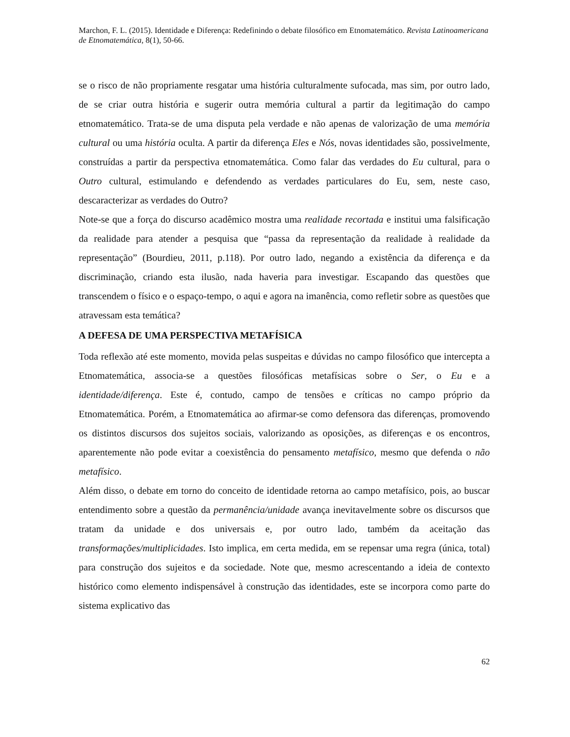Marchon, F. L. (2015). Identidade e Diferença: Redefinindo o debate filosófico em Etnomatemático. Revista Latinoamericana de Etnomatemática, 8(1), 50-66.
se o risco de não propriamente resgatar uma história culturalmente sufocada, mas sim, por outro lado, de se criar outra história e sugerir outra memória cultural a partir da legitimação do campo etnomatemático. Trata-se de uma disputa pela verdade e não apenas de valorização de uma memória cultural ou uma história oculta. A partir da diferença Eles e Nós, novas identidades são, possivelmente, construídas a partir da perspectiva etnomatemática. Como falar das verdades do Eu cultural, para o Outro cultural, estimulando e defendendo as verdades particulares do Eu, sem, neste caso, descaracterizar as verdades do Outro?
Note-se que a força do discurso acadêmico mostra uma realidade recortada e institui uma falsificação da realidade para atender a pesquisa que “passa da representação da realidade à realidade da representação” (Bourdieu, 2011, p.118). Por outro lado, negando a existência da diferença e da discriminação, criando esta ilusão, nada haveria para investigar. Escapando das questões que transcendem o físico e o espaço-tempo, o aqui e agora na imanência, como refletir sobre as questões que atravessam esta temática?
A DEFESA DE UMA PERSPECTIVA METAFÍSICA
Toda reflexão até este momento, movida pelas suspeitas e dúvidas no campo filosófico que intercepta a Etnomatemática, associa-se a questões filosóficas metafísicas sobre o Ser, o Eu e a identidade/diferença. Este é, contudo, campo de tensões e críticas no campo próprio da Etnomatemática. Porém, a Etnomatemática ao afirmar-se como defensora das diferenças, promovendo os distintos discursos dos sujeitos sociais, valorizando as oposições, as diferenças e os encontros, aparentemente não pode evitar a coexistência do pensamento metafísico, mesmo que defenda o não metafísico.
Além disso, o debate em torno do conceito de identidade retorna ao campo metafísico, pois, ao buscar entendimento sobre a questão da permanência/unidade avança inevitavelmente sobre os discursos que tratam da unidade e dos universais e, por outro lado, também da aceitação das transformações/multiplicidades. Isto implica, em certa medida, em se repensar uma regra (única, total) para construção dos sujeitos e da sociedade. Note que, mesmo acrescentando a ideia de contexto histórico como elemento indispensável à construção das identidades, este se incorpora como parte do sistema explicativo das
62